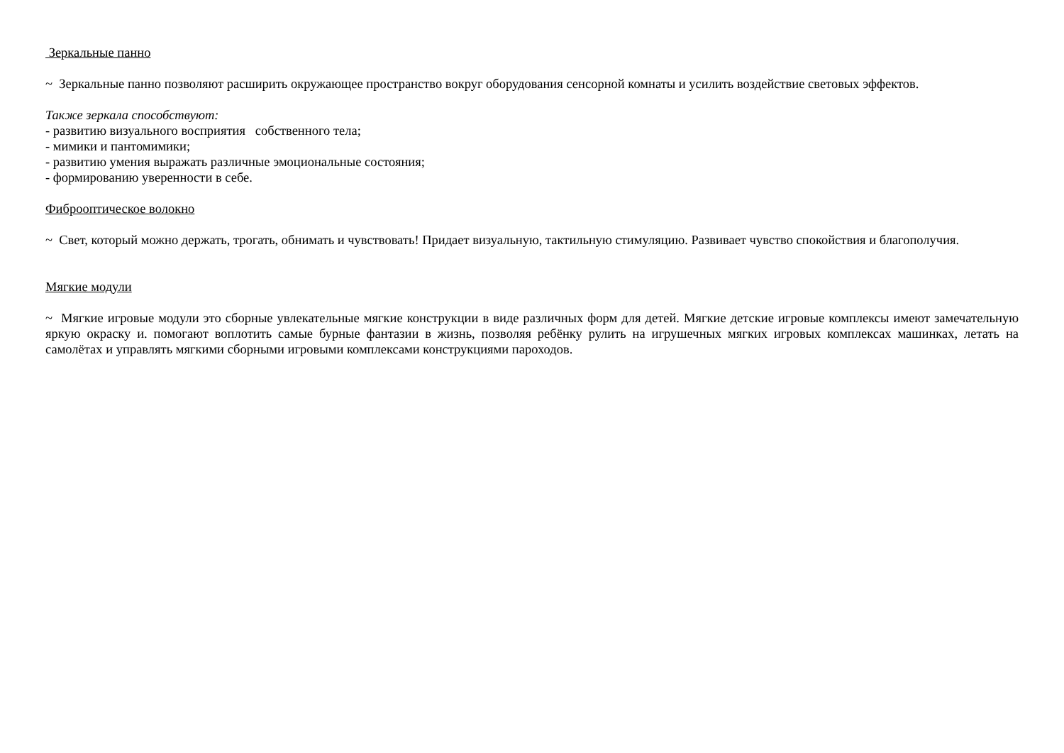Зеркальные панно
~ Зеркальные панно позволяют расширить окружающее пространство вокруг оборудования сенсорной комнаты и усилить воздействие световых эффектов.
Также зеркала способствуют:
- развитию визуального восприятия собственного тела;
- мимики и пантомимики;
- развитию умения выражать различные эмоциональные состояния;
- формированию уверенности в себе.
Фиброоптическое волокно
~ Свет, который можно держать, трогать, обнимать и чувствовать! Придает визуальную, тактильную стимуляцию. Развивает чувство спокойствия и благополучия.
Мягкие модули
~ Мягкие игровые модули это сборные увлекательные мягкие конструкции в виде различных форм для детей. Мягкие детские игровые комплексы имеют замечательную яркую окраску и. помогают воплотить самые бурные фантазии в жизнь, позволяя ребёнку рулить на игрушечных мягких игровых комплексах машинках, летать на самолётах и управлять мягкими сборными игровыми комплексами конструкциями пароходов.